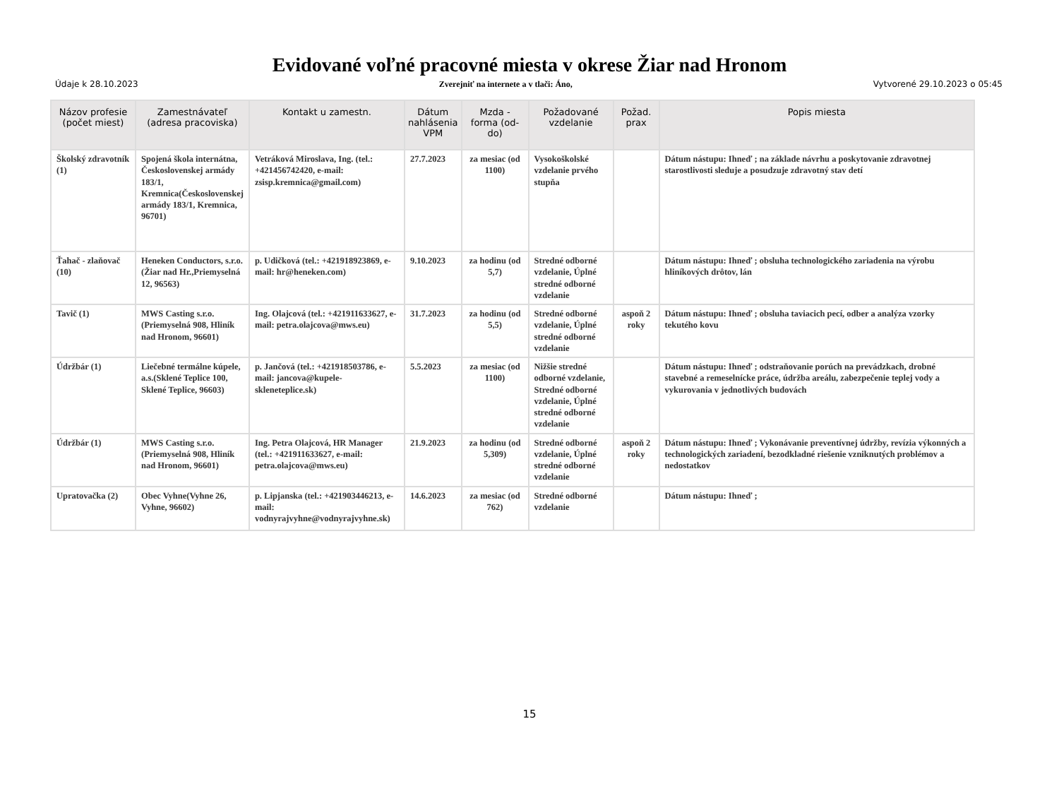Evidované voľné pracovné miesta v okrese Žiar nad Hronom
Údaje k 28.10.2023 Zverejniť na internete a v tlači: Áno, Vytvorené 29.10.2023 o 05:45
| Názov profesie (počet miest) | Zamestnávateľ (adresa pracoviska) | Kontakt u zamestn. | Dátum nahlásenia VPM | Mzda - forma (od-do) | Požadované vzdelanie | Požad. prax | Popis miesta |
| --- | --- | --- | --- | --- | --- | --- | --- |
| Školský zdravotník (1) | Spojená škola internátna, Československej armády 183/1, Kremnica(Československej armády 183/1, Kremnica, 96701) | Vetráková Miroslava, Ing. (tel.: +421456742420, e-mail: zsisp.kremnica@gmail.com) | 27.7.2023 | za mesiac (od 1100) | Vysokoškolské vzdelanie prvého stupňa | | Dátum nástupu: Ihneď ; na základe návrhu a poskytovanie zdravotnej starostlivosti sleduje a posudzuje zdravotný stav detí |
| Ťahač - zlaňovač (10) | Heneken Conductors, s.r.o.(Žiar nad Hr.,Priemyselná 12, 96563) | p. Udičková (tel.: +421918923869, e-mail: hr@heneken.com) | 9.10.2023 | za hodinu (od 5,7) | Stredné odborné vzdelanie, Úplné stredné odborné vzdelanie | | Dátum nástupu: Ihneď ; obsluha technologického zariadenia na výrobu hliníkových drôtov, lán |
| Tavič (1) | MWS Casting s.r.o.(Priemyselná 908, Hliník nad Hronom, 96601) | Ing. Olajcová (tel.: +421911633627, e-mail: petra.olajcova@mws.eu) | 31.7.2023 | za hodinu (od 5,5) | Stredné odborné vzdelanie, Úplné stredné odborné vzdelanie | aspoň 2 roky | Dátum nástupu: Ihneď ; obsluha taviacich pecí, odber a analýza vzorky tekutého kovu |
| Údržbár (1) | Liečebné termálne kúpele, a.s.(Sklené Teplice 100, Sklené Teplice, 96603) | p. Jančová (tel.: +421918503786, e-mail: jancova@kupele-skleneteplice.sk) | 5.5.2023 | za mesiac (od 1100) | Nižšie stredné odborné vzdelanie, Stredné odborné vzdelanie, Úplné stredné odborné vzdelanie | | Dátum nástupu: Ihneď ; odstraňovanie porúch na prevádzkach, drobné stavebné a remeselnícke práce, údržba areálu, zabezpečenie teplej vody a vykurovania v jednotlivých budovách |
| Údržbár (1) | MWS Casting s.r.o.(Priemyselná 908, Hliník nad Hronom, 96601) | Ing. Petra Olajcová, HR Manager (tel.: +421911633627, e-mail: petra.olajcova@mws.eu) | 21.9.2023 | za hodinu (od 5,309) | Stredné odborné vzdelanie, Úplné stredné odborné vzdelanie | aspoň 2 roky | Dátum nástupu: Ihneď ; Vykonávanie preventívnej údržby, revízia výkonných a technologických zariadení, bezodkladné riešenie vzniknutých problémov a nedostatkov |
| Upratovačka (2) | Obec Vyhne(Vyhne 26, Vyhne, 96602) | p. Lipjanska (tel.: +421903446213, e-mail: vodnyrajvyhne@vodnyrajvyhne.sk) | 14.6.2023 | za mesiac (od 762) | Stredné odborné vzdelanie | | Dátum nástupu: Ihneď ; |
15